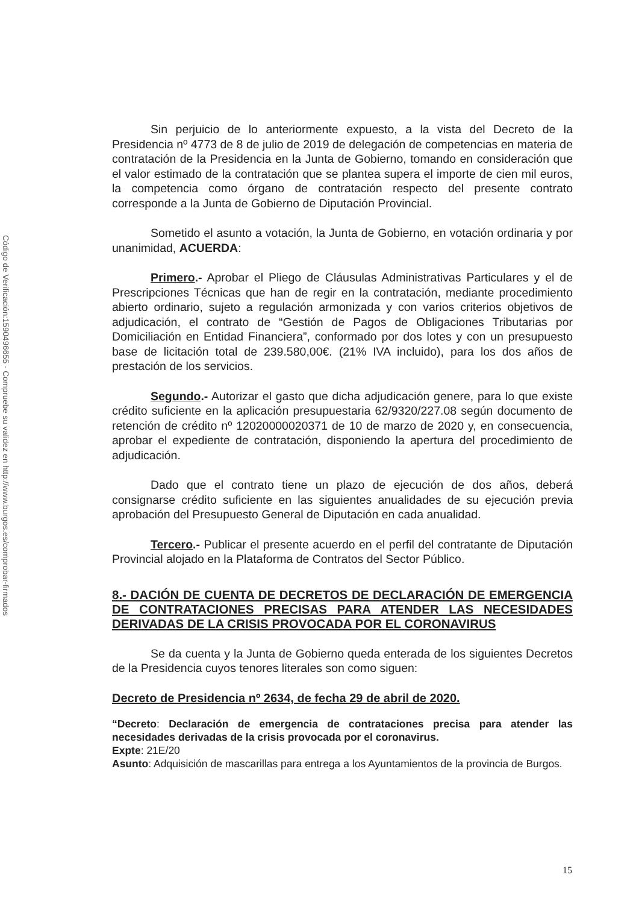Código de Verificación:1590496655 - Compruebe su validez en http://www.burgos.es/comprobar-firmados
Sin perjuicio de lo anteriormente expuesto, a la vista del Decreto de la Presidencia nº 4773 de 8 de julio de 2019 de delegación de competencias en materia de contratación de la Presidencia en la Junta de Gobierno, tomando en consideración que el valor estimado de la contratación que se plantea supera el importe de cien mil euros, la competencia como órgano de contratación respecto del presente contrato corresponde a la Junta de Gobierno de Diputación Provincial.
Sometido el asunto a votación, la Junta de Gobierno, en votación ordinaria y por unanimidad, ACUERDA:
Primero.- Aprobar el Pliego de Cláusulas Administrativas Particulares y el de Prescripciones Técnicas que han de regir en la contratación, mediante procedimiento abierto ordinario, sujeto a regulación armonizada y con varios criterios objetivos de adjudicación, el contrato de “Gestión de Pagos de Obligaciones Tributarias por Domiciliación en Entidad Financiera”, conformado por dos lotes y con un presupuesto base de licitación total de 239.580,00€. (21% IVA incluido), para los dos años de prestación de los servicios.
Segundo.- Autorizar el gasto que dicha adjudicación genere, para lo que existe crédito suficiente en la aplicación presupuestaria 62/9320/227.08 según documento de retención de crédito nº 12020000020371 de 10 de marzo de 2020 y, en consecuencia, aprobar el expediente de contratación, disponiendo la apertura del procedimiento de adjudicación.
Dado que el contrato tiene un plazo de ejecución de dos años, deberá consignarse crédito suficiente en las siguientes anualidades de su ejecución previa aprobación del Presupuesto General de Diputación en cada anualidad.
Tercero.- Publicar el presente acuerdo en el perfil del contratante de Diputación Provincial alojado en la Plataforma de Contratos del Sector Público.
8.- DACIÓN DE CUENTA DE DECRETOS DE DECLARACIÓN DE EMERGENCIA DE CONTRATACIONES PRECISAS PARA ATENDER LAS NECESIDADES DERIVADAS DE LA CRISIS PROVOCADA POR EL CORONAVIRUS
Se da cuenta y la Junta de Gobierno queda enterada de los siguientes Decretos de la Presidencia cuyos tenores literales son como siguen:
Decreto de Presidencia nº 2634, de fecha 29 de abril de 2020.
“Decreto: Declaración de emergencia de contrataciones precisa para atender las necesidades derivadas de la crisis provocada por el coronavirus.
Expte: 21E/20
Asunto: Adquisición de mascarillas para entrega a los Ayuntamientos de la provincia de Burgos.
15